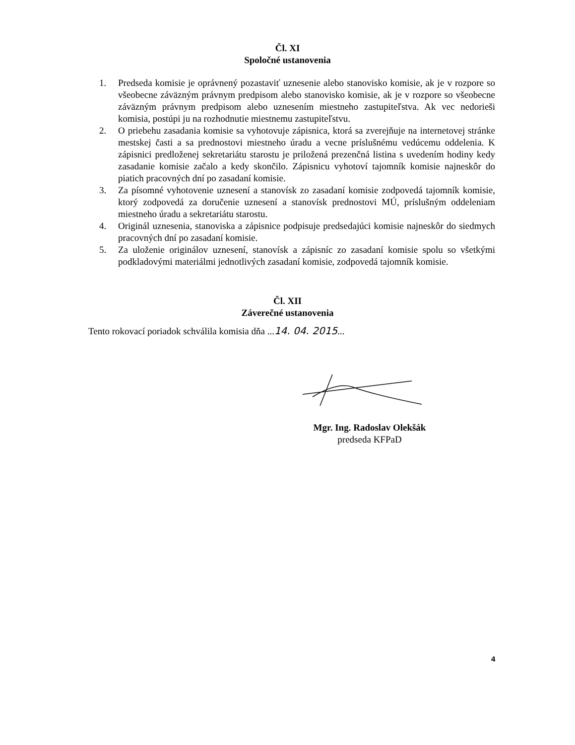Čl. XI
Spoločné ustanovenia
1. Predseda komisie je oprávnený pozastaviť uznesenie alebo stanovisko komisie, ak je v rozpore so všeobecne záväzným právnym predpisom alebo stanovisko komisie, ak je v rozpore so všeobecne záväzným právnym predpisom alebo uznesením miestneho zastupiteľstva. Ak vec nedorieši komisia, postúpi ju na rozhodnutie miestnemu zastupiteľstvu.
2. O priebehu zasadania komisie sa vyhotovuje zápisnica, ktorá sa zverejňuje na internetovej stránke mestskej časti a sa prednostovi miestneho úradu a vecne príslušnému vedúcemu oddelenia. K zápisnici predloženej sekretariátu starostu je priložená prezenčná listina s uvedením hodiny kedy zasadanie komisie začalo a kedy skončilo. Zápisnicu vyhotoví tajomník komisie najneskôr do piatich pracovných dní po zasadaní komisie.
3. Za písomné vyhotovenie uznesení a stanovísk zo zasadaní komisie zodpovedá tajomník komisie, ktorý zodpovedá za doručenie uznesení a stanovísk prednostovi MÚ, príslušným oddeleniam miestneho úradu a sekretariátu starostu.
4. Originál uznesenia, stanoviska a zápisnice podpisuje predsedajúci komisie najneskôr do siedmych pracovných dní po zasadaní komisie.
5. Za uloženie originálov uznesení, stanovísk a zápisníc zo zasadaní komisie spolu so všetkými podkladovými materiálmi jednotlivých zasadaní komisie, zodpovedá tajomník komisie.
Čl. XII
Záverečné ustanovenia
Tento rokovací poriadok schválila komisia dňa ...14. 04. 2015...
Mgr. Ing. Radoslav Olekšák
predseda KFPaD
4